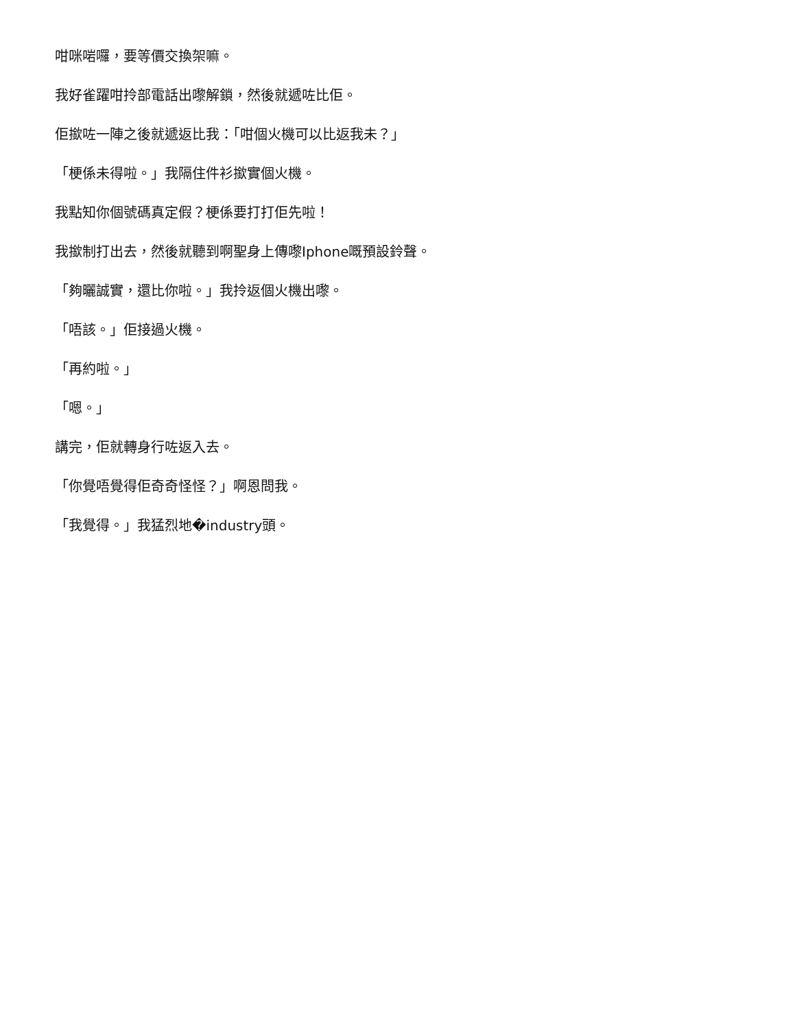咁咪啱囉，要等價交換架嘛。
我好雀躍咁拎部電話出嚟解鎖，然後就遞咗比佢。
佢撳咗一陣之後就遞返比我：「咁個火機可以比返我未？」
「梗係未得啦。」我隔住件衫撳實個火機。
我點知你個號碼真定假？梗係要打打佢先啦！
我撳制打出去，然後就聽到啊聖身上傳嚟Iphone嘅預設鈴聲。
「夠曬誠實，還比你啦。」我拎返個火機出嚟。
「唔該。」佢接過火機。
「再約啦。」
「嗯。」
講完，佢就轉身行咗返入去。
「你覺唔覺得佢奇奇怪怪？」啊恩問我。
「我覺得。」我猛烈地�industry頭。